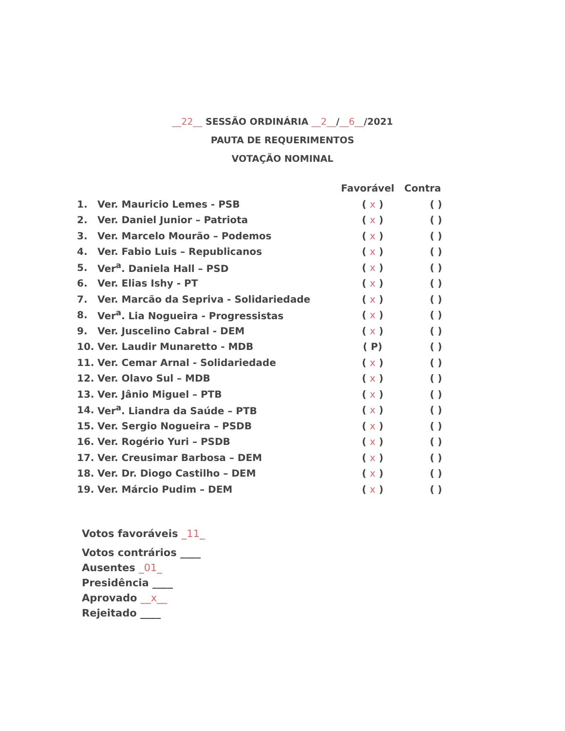__22__ SESSÃO ORDINÁRIA __2__/__6__/2021
PAUTA DE REQUERIMENTOS
VOTAÇÃO NOMINAL
| | | Favorável | Contra |
| --- | --- | --- | --- |
| 1. | Ver. Mauricio Lemes - PSB | ( x ) | ( ) |
| 2. | Ver. Daniel Junior – Patriota | ( x ) | ( ) |
| 3. | Ver. Marcelo Mourão – Podemos | ( x ) | ( ) |
| 4. | Ver. Fabio Luis – Republicanos | ( x ) | ( ) |
| 5. | Ver<sup>a</sup>. Daniela Hall – PSD | ( x ) | ( ) |
| 6. | Ver. Elias Ishy - PT | ( x ) | ( ) |
| 7. | Ver. Marcão da Sepriva - Solidariedade | ( x ) | ( ) |
| 8. | Ver<sup>a</sup>. Lia Nogueira - Progressistas | ( x ) | ( ) |
| 9. | Ver. Juscelino Cabral - DEM | ( x ) | ( ) |
| 10. | Ver. Laudir Munaretto - MDB | ( P) | ( ) |
| 11. | Ver. Cemar Arnal - Solidariedade | ( x ) | ( ) |
| 12. | Ver. Olavo Sul – MDB | ( x ) | ( ) |
| 13. | Ver. Jânio Miguel – PTB | ( x ) | ( ) |
| 14. | Ver<sup>a</sup>. Liandra da Saúde – PTB | ( x ) | ( ) |
| 15. | Ver. Sergio Nogueira – PSDB | ( x ) | ( ) |
| 16. | Ver. Rogério Yuri – PSDB | ( x ) | ( ) |
| 17. | Ver. Creusimar Barbosa – DEM | ( x ) | ( ) |
| 18. | Ver. Dr. Diogo Castilho – DEM | ( x ) | ( ) |
| 19. | Ver. Márcio Pudim – DEM | ( x ) | ( ) |
Votos favoráveis _11_
Votos contrários ____
Ausentes _01_
Presidência ____
Aprovado __x__
Rejeitado ____